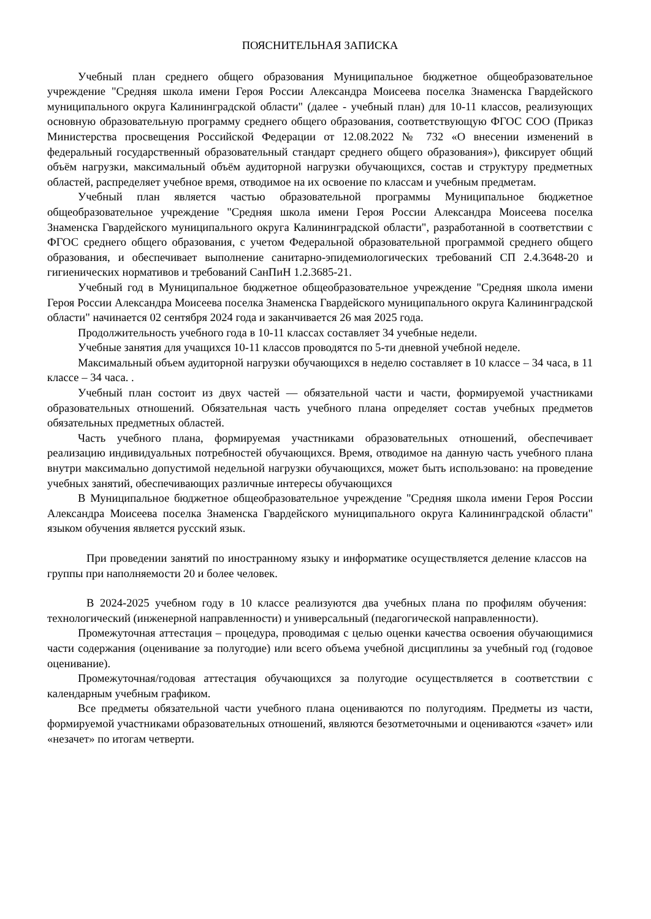ПОЯСНИТЕЛЬНАЯ ЗАПИСКА
Учебный план среднего общего образования Муниципальное бюджетное общеобразовательное учреждение "Средняя школа имени Героя России Александра Моисеева поселка Знаменска Гвардейского муниципального округа Калининградской области" (далее - учебный план) для 10-11 классов, реализующих основную образовательную программу среднего общего образования, соответствующую ФГОС СОО (Приказ Министерства просвещения Российской Федерации от 12.08.2022 № 732 «О внесении изменений в федеральный государственный образовательный стандарт среднего общего образования»), фиксирует общий объём нагрузки, максимальный объём аудиторной нагрузки обучающихся, состав и структуру предметных областей, распределяет учебное время, отводимое на их освоение по классам и учебным предметам.
Учебный план является частью образовательной программы Муниципальное бюджетное общеобразовательное учреждение "Средняя школа имени Героя России Александра Моисеева поселка Знаменска Гвардейского муниципального округа Калининградской области", разработанной в соответствии с ФГОС среднего общего образования, с учетом Федеральной образовательной программой среднего общего образования, и обеспечивает выполнение санитарно-эпидемиологических требований СП 2.4.3648-20 и гигиенических нормативов и требований СанПиН 1.2.3685-21.
Учебный год в Муниципальное бюджетное общеобразовательное учреждение "Средняя школа имени Героя России Александра Моисеева поселка Знаменска Гвардейского муниципального округа Калининградской области" начинается 02 сентября 2024 года и заканчивается 26 мая 2025 года.
Продолжительность учебного года в 10-11 классах составляет 34 учебные недели.
Учебные занятия для учащихся 10-11 классов проводятся по 5-ти дневной учебной неделе.
Максимальный объем аудиторной нагрузки обучающихся в неделю составляет в 10 классе – 34 часа, в 11 классе – 34 часа. .
Учебный план состоит из двух частей — обязательной части и части, формируемой участниками образовательных отношений. Обязательная часть учебного плана определяет состав учебных предметов обязательных предметных областей.
Часть учебного плана, формируемая участниками образовательных отношений, обеспечивает реализацию индивидуальных потребностей обучающихся. Время, отводимое на данную часть учебного плана внутри максимально допустимой недельной нагрузки обучающихся, может быть использовано: на проведение учебных занятий, обеспечивающих различные интересы обучающихся
В Муниципальное бюджетное общеобразовательное учреждение "Средняя школа имени Героя России Александра Моисеева поселка Знаменска Гвардейского муниципального округа Калининградской области" языком обучения является русский язык.
При проведении занятий по иностранному языку и информатике осуществляется деление классов на группы при наполняемости 20 и более человек.
В 2024-2025 учебном году в 10 классе реализуются два учебных плана по профилям обучения: технологический (инженерной направленности) и универсальный (педагогической направленности).
Промежуточная аттестация – процедура, проводимая с целью оценки качества освоения обучающимися части содержания (оценивание за полугодие) или всего объема учебной дисциплины за учебный год (годовое оценивание).
Промежуточная/годовая аттестация обучающихся за полугодие осуществляется в соответствии с календарным учебным графиком.
Все предметы обязательной части учебного плана оцениваются по полугодиям. Предметы из части, формируемой участниками образовательных отношений, являются безотметочными и оцениваются «зачет» или «незачет» по итогам четверти.